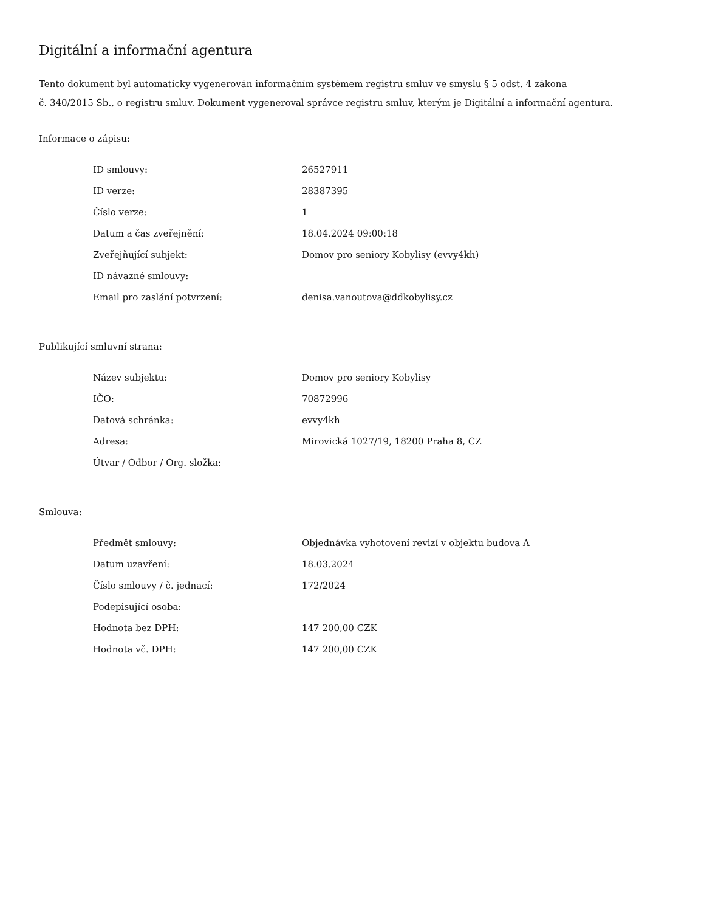Digitální a informační agentura
Tento dokument byl automaticky vygenerován informačním systémem registru smluv ve smyslu § 5 odst. 4 zákona
č. 340/2015 Sb., o registru smluv. Dokument vygeneroval správce registru smluv, kterým je Digitální a informační agentura.
Informace o zápisu:
| ID smlouvy: | 26527911 |
| ID verze: | 28387395 |
| Číslo verze: | 1 |
| Datum a čas zveřejnění: | 18.04.2024 09:00:18 |
| Zveřejňující subjekt: | Domov pro seniory Kobylisy (evvy4kh) |
| ID návazné smlouvy: | |
| Email pro zaslání potvrzení: | denisa.vanoutova@ddkobylisy.cz |
Publikující smluvní strana:
| Název subjektu: | Domov pro seniory Kobylisy |
| IČO: | 70872996 |
| Datová schránka: | evvy4kh |
| Adresa: | Mirovická 1027/19, 18200 Praha 8, CZ |
| Útvar / Odbor / Org. složka: | |
Smlouva:
| Předmět smlouvy: | Objednávka vyhotovení revizí v objektu budova A |
| Datum uzavření: | 18.03.2024 |
| Číslo smlouvy / č. jednací: | 172/2024 |
| Podepisující osoba: | |
| Hodnota bez DPH: | 147 200,00 CZK |
| Hodnota vč. DPH: | 147 200,00 CZK |